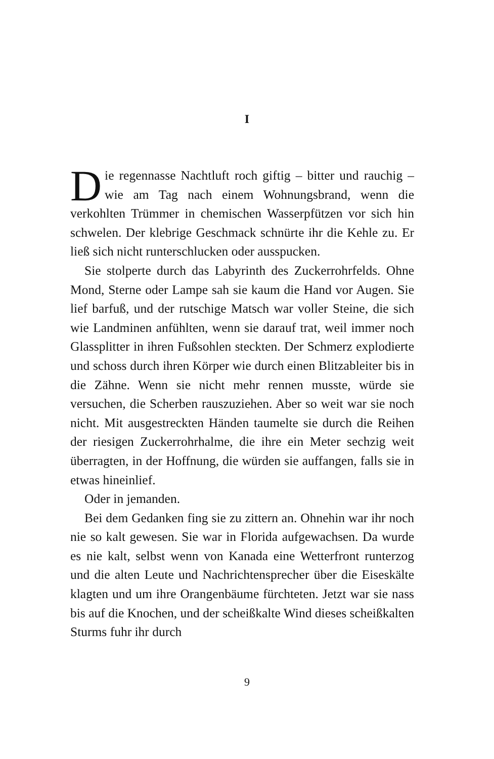I
Die regennasse Nachtluft roch giftig – bitter und rauchig – wie am Tag nach einem Wohnungsbrand, wenn die verkohlten Trümmer in chemischen Wasserpfützen vor sich hin schwelen. Der klebrige Geschmack schnürte ihr die Kehle zu. Er ließ sich nicht runterschlucken oder ausspucken.
Sie stolperte durch das Labyrinth des Zuckerrohrfelds. Ohne Mond, Sterne oder Lampe sah sie kaum die Hand vor Augen. Sie lief barfuß, und der rutschige Matsch war voller Steine, die sich wie Landminen anfühlten, wenn sie darauf trat, weil immer noch Glassplitter in ihren Fußsohlen steckten. Der Schmerz explodierte und schoss durch ihren Körper wie durch einen Blitzableiter bis in die Zähne. Wenn sie nicht mehr rennen musste, würde sie versuchen, die Scherben rauszuziehen. Aber so weit war sie noch nicht. Mit ausgestreckten Händen taumelte sie durch die Reihen der riesigen Zuckerrohrhalme, die ihre ein Meter sechzig weit überragten, in der Hoffnung, die würden sie auffangen, falls sie in etwas hineinlief.
Oder in jemanden.
Bei dem Gedanken fing sie zu zittern an. Ohnehin war ihr noch nie so kalt gewesen. Sie war in Florida aufgewachsen. Da wurde es nie kalt, selbst wenn von Kanada eine Wetterfront runterzog und die alten Leute und Nachrichtensprecher über die Eiseskälte klagten und um ihre Orangenbäume fürchteten. Jetzt war sie nass bis auf die Knochen, und der scheißkalte Wind dieses scheißkalten Sturms fuhr ihr durch
9